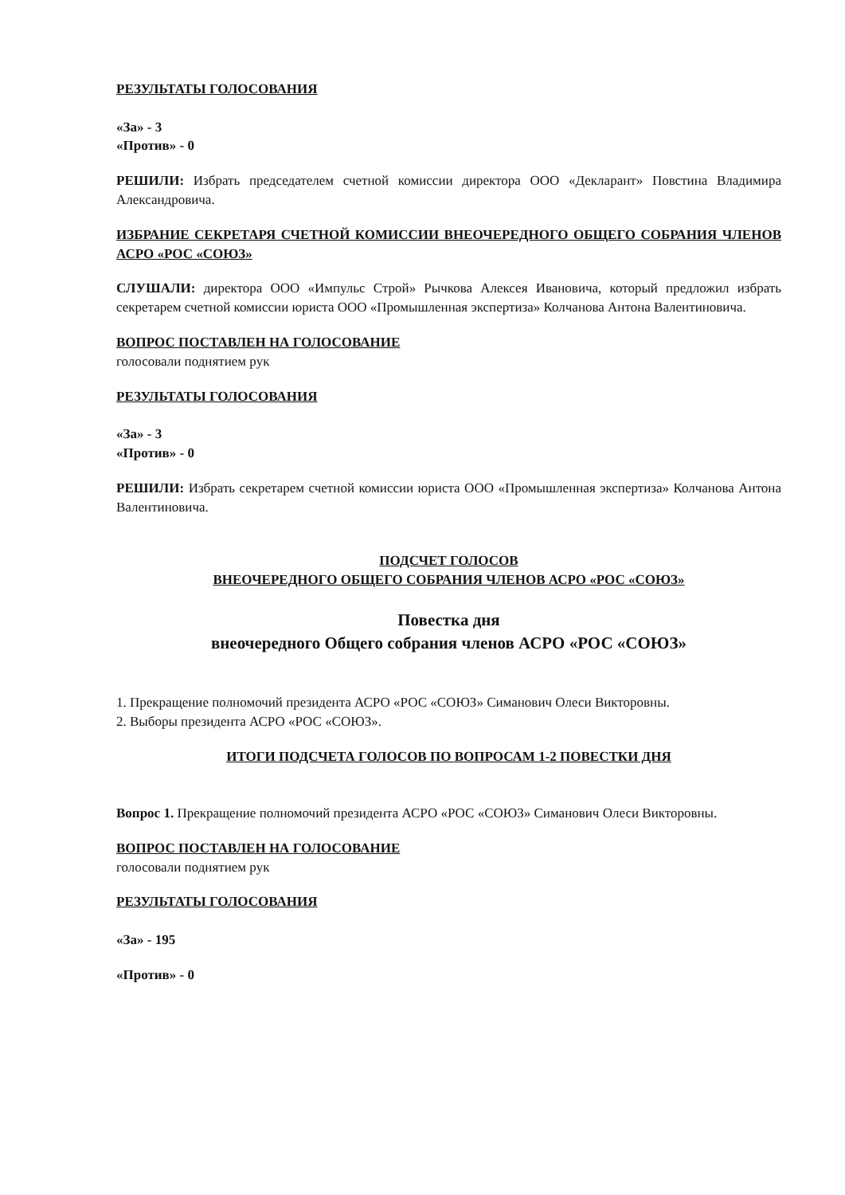РЕЗУЛЬТАТЫ ГОЛОСОВАНИЯ
«За» - 3
«Против» - 0
РЕШИЛИ: Избрать председателем счетной комиссии директора ООО «Декларант» Повстина Владимира Александровича.
ИЗБРАНИЕ СЕКРЕТАРЯ СЧЕТНОЙ КОМИССИИ ВНЕОЧЕРЕДНОГО ОБЩЕГО СОБРАНИЯ ЧЛЕНОВ АСРО «РОС «СОЮЗ»
СЛУШАЛИ: директора ООО «Импульс Строй» Рычкова Алексея Ивановича, который предложил избрать секретарем счетной комиссии юриста ООО «Промышленная экспертиза» Колчанова Антона Валентиновича.
ВОПРОС ПОСТАВЛЕН НА ГОЛОСОВАНИЕ
голосовали поднятием рук
РЕЗУЛЬТАТЫ ГОЛОСОВАНИЯ
«За» - 3
«Против» - 0
РЕШИЛИ: Избрать секретарем счетной комиссии юриста ООО «Промышленная экспертиза» Колчанова Антона Валентиновича.
ПОДСЧЕТ ГОЛОСОВ
ВНЕОЧЕРЕДНОГО ОБЩЕГО СОБРАНИЯ ЧЛЕНОВ АСРО «РОС «СОЮЗ»
Повестка дня
внеочередного Общего собрания членов АСРО «РОС «СОЮЗ»
1. Прекращение полномочий президента АСРО «РОС «СОЮЗ» Симанович Олеси Викторовны.
2. Выборы президента АСРО «РОС «СОЮЗ».
ИТОГИ ПОДСЧЕТА ГОЛОСОВ ПО ВОПРОСАМ 1-2 ПОВЕСТКИ ДНЯ
Вопрос 1. Прекращение полномочий президента АСРО «РОС «СОЮЗ» Симанович Олеси Викторовны.
ВОПРОС ПОСТАВЛЕН НА ГОЛОСОВАНИЕ
голосовали поднятием рук
РЕЗУЛЬТАТЫ ГОЛОСОВАНИЯ
«За» - 195
«Против» - 0